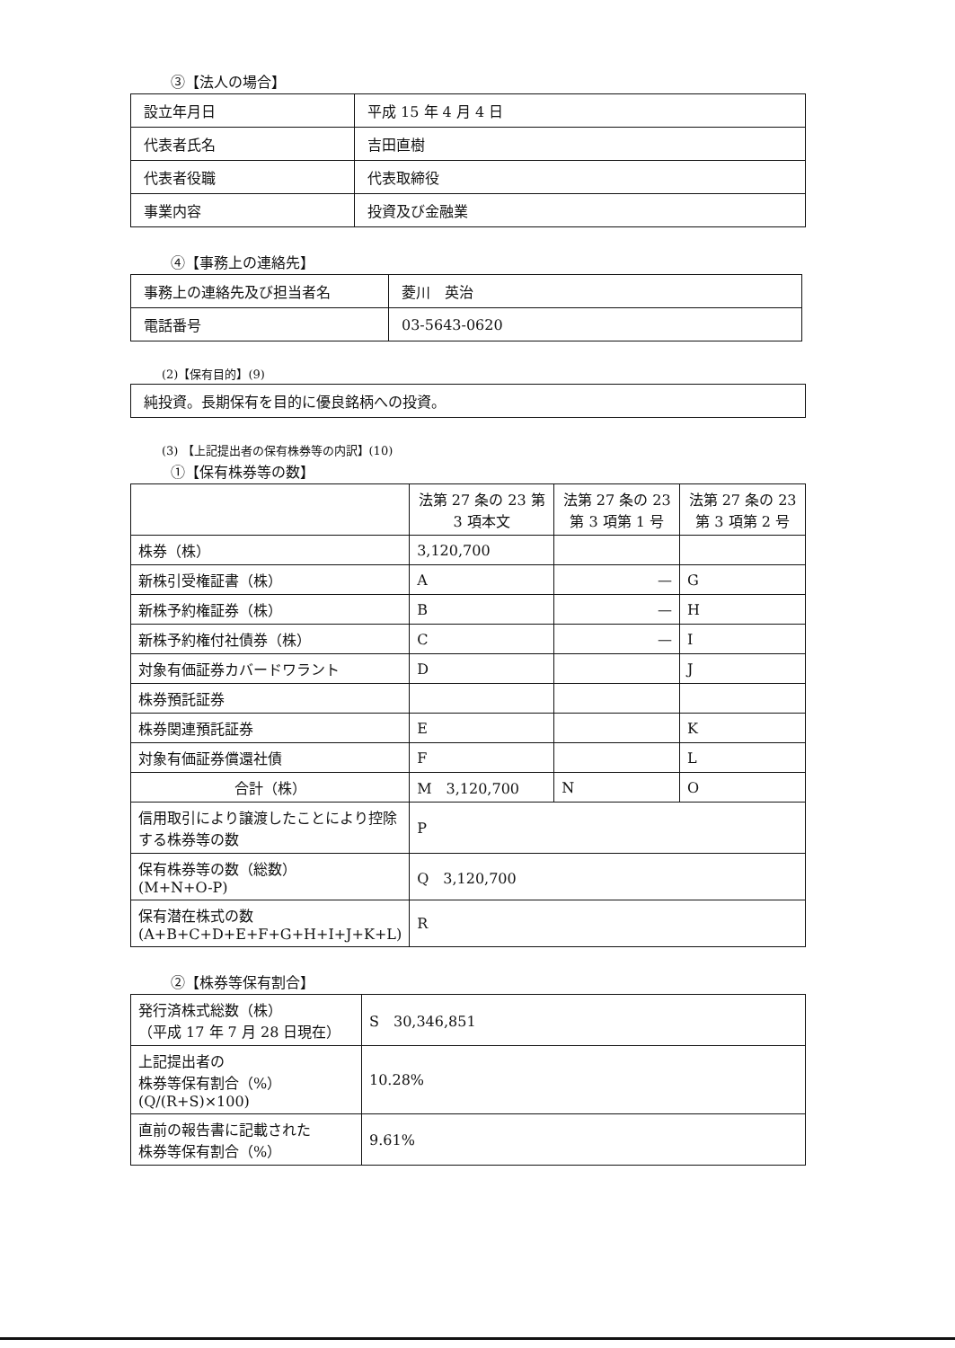③【法人の場合】
| 設立年月日 | 平成 15 年 4 月 4 日 |
| 代表者氏名 | 吉田直樹 |
| 代表者役職 | 代表取締役 |
| 事業内容 | 投資及び金融業 |
④【事務上の連絡先】
| 事務上の連絡先及び担当者名 | 菱川 英治 |
| 電話番号 | 03-5643-0620 |
(2)【保有目的】(9)
| 純投資。長期保有を目的に優良銘柄への投資。 |
(3) 【上記提出者の保有株券等の内訳】(10)
①【保有株券等の数】
| | 法第 27 条の 23 第 3 項本文 | 法第 27 条の 23 第 3 項第 1 号 | 法第 27 条の 23 第 3 項第 2 号 |
| 株券（株） | 3,120,700 | | |
| 新株引受権証書（株） | A | — | G |
| 新株予約権証券（株） | B | — | H |
| 新株予約権付社債券（株） | C | — | I |
| 対象有価証券カバードワラント | D | | J |
| 株券預託証券 | | | |
| 株券関連預託証券 | E | | K |
| 対象有価証券償還社債 | F | | L |
| 合計（株） | M 3,120,700 | N | O |
| 信用取引により譲渡したことにより控除する株券等の数 | P | | |
| 保有株券等の数（総数） (M+N+O-P) | Q 3,120,700 | | |
| 保有潜在株式の数 (A+B+C+D+E+F+G+H+I+J+K+L) | R | | |
②【株券等保有割合】
| 発行済株式総数（株） （平成 17 年 7 月 28 日現在） | S 30,346,851 |
| 上記提出者の 株券等保有割合（%） (Q/(R+S)×100) | 10.28% |
| 直前の報告書に記載された 株券等保有割合（%） | 9.61% |